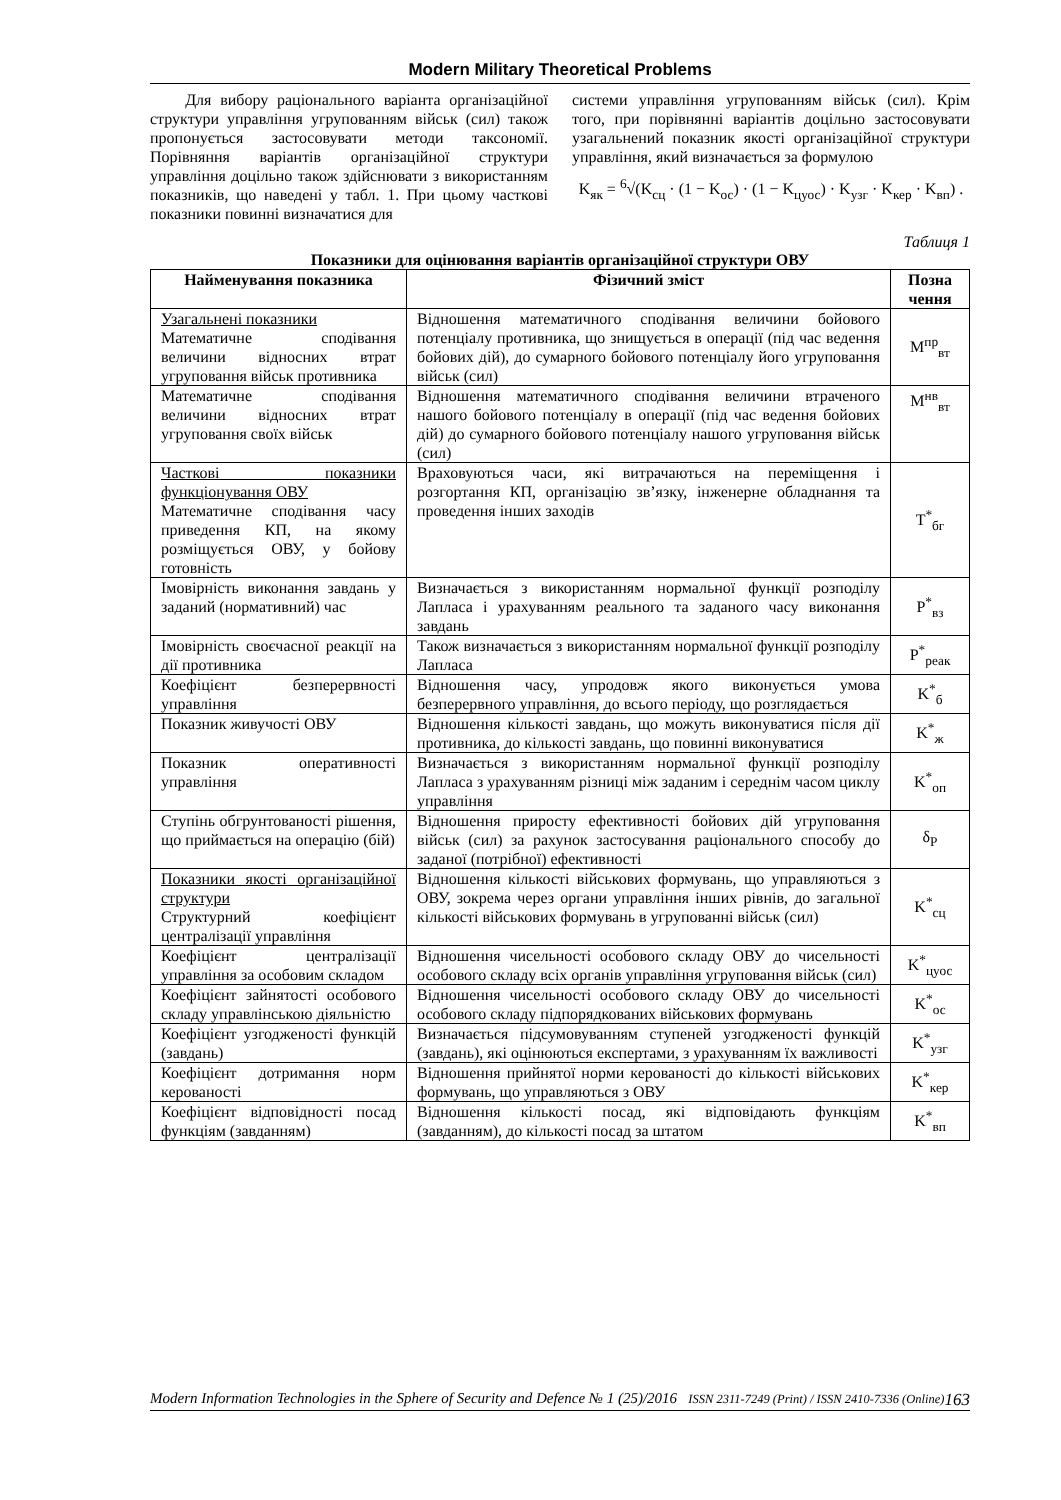Modern Military Theoretical Problems
Для вибору раціонального варіанта організаційної структури управління угрупованням військ (сил) також пропонується застосовувати методи таксономії. Порівняння варіантів організаційної структури управління доцільно також здійснювати з використанням показників, що наведені у табл. 1. При цьому часткові показники повинні визначатися для
системи управління угрупованням військ (сил). Крім того, при порівнянні варіантів доцільно застосовувати узагальнений показник якості організаційної структури управління, який визначається за формулою
K<sub>як</sub> = <sup>6</sup>√(K<sub>сц</sub> · (1 − K<sub>ос</sub>) · (1 − K<sub>цуос</sub>) · K<sub>узг</sub> · K<sub>кер</sub> · K<sub>вп</sub>) .
Таблиця 1
Показники для оцінювання варіантів організаційної структури ОВУ
| Найменування показника | Фізичний зміст | Позна чення |
| --- | --- | --- |
| Узагальнені показники Математичне сподівання величини відносних втрат угруповання військ противника | Відношення математичного сподівання величини бойового потенціалу противника, що знищується в операції (під час ведення бойових дій), до сумарного бойового потенціалу його угруповання військ (сил) | M<sup>пр</sup><sub>вт</sub> |
| Математичне сподівання величини відносних втрат угруповання своїх військ | Відношення математичного сподівання величини втраченого нашого бойового потенціалу в операції (під час ведення бойових дій) до сумарного бойового потенціалу нашого угруповання військ (сил) | M<sup>нв</sup><sub>вт</sub> |
| Часткові показники функціонування ОВУ Математичне сподівання часу приведення КП, на якому розміщується ОВУ, у бойову готовність | Враховуються часи, які витрачаються на переміщення і розгортання КП, організацію зв’язку, інженерне обладнання та проведення інших заходів | T<sup>*</sup><sub>бг</sub> |
| Імовірність виконання завдань у заданий (нормативний) час | Визначається з використанням нормальної функції розподілу Лапласа і урахуванням реального та заданого часу виконання завдань | P<sup>*</sup><sub>вз</sub> |
| Імовірність своєчасної реакції на дії противника | Також визначається з використанням нормальної функції розподілу Лапласа | P<sup>*</sup><sub>реак</sub> |
| Коефіцієнт безперервності управління | Відношення часу, упродовж якого виконується умова безперервного управління, до всього періоду, що розглядається | K<sup>*</sup><sub>б</sub> |
| Показник живучості ОВУ | Відношення кількості завдань, що можуть виконуватися після дії противника, до кількості завдань, що повинні виконуватися | K<sup>*</sup><sub>ж</sub> |
| Показник оперативності управління | Визначається з використанням нормальної функції розподілу Лапласа з урахуванням різниці між заданим і середнім часом циклу управління | K<sup>*</sup><sub>оп</sub> |
| Ступінь обгрунтованості рішення, що приймається на операцію (бій) | Відношення приросту ефективності бойових дій угруповання військ (сил) за рахунок застосування раціонального способу до заданої (потрібної) ефективності | δ<sub>P</sub> |
| Показники якості організаційної структури Структурний коефіцієнт централізації управління | Відношення кількості військових формувань, що управляються з ОВУ, зокрема через органи управління інших рівнів, до загальної кількості військових формувань в угрупованні військ (сил) | K<sup>*</sup><sub>сц</sub> |
| Коефіцієнт централізації управління за особовим складом | Відношення чисельності особового складу ОВУ до чисельності особового складу всіх органів управління угруповання військ (сил) | K<sup>*</sup><sub>цуос</sub> |
| Коефіцієнт зайнятості особового складу управлінською діяльністю | Відношення чисельності особового складу ОВУ до чисельності особового складу підпорядкованих військових формувань | K<sup>*</sup><sub>ос</sub> |
| Коефіцієнт узгодженості функцій (завдань) | Визначається підсумовуванням ступеней узгодженості функцій (завдань), які оцінюються експертами, з урахуванням їх важливості | K<sup>*</sup><sub>узг</sub> |
| Коефіцієнт дотримання норм керованості | Відношення прийнятої норми керованості до кількості військових формувань, що управляються з ОВУ | K<sup>*</sup><sub>кер</sub> |
| Коефіцієнт відповідності посад функціям (завданням) | Відношення кількості посад, які відповідають функціям (завданням), до кількості посад за штатом | K<sup>*</sup><sub>вп</sub> |
Modern Information Technologies in the Sphere of Security and Defence № 1 (25)/2016 ISSN 2311-7249 (Print) / ISSN 2410-7336 (Online) 163